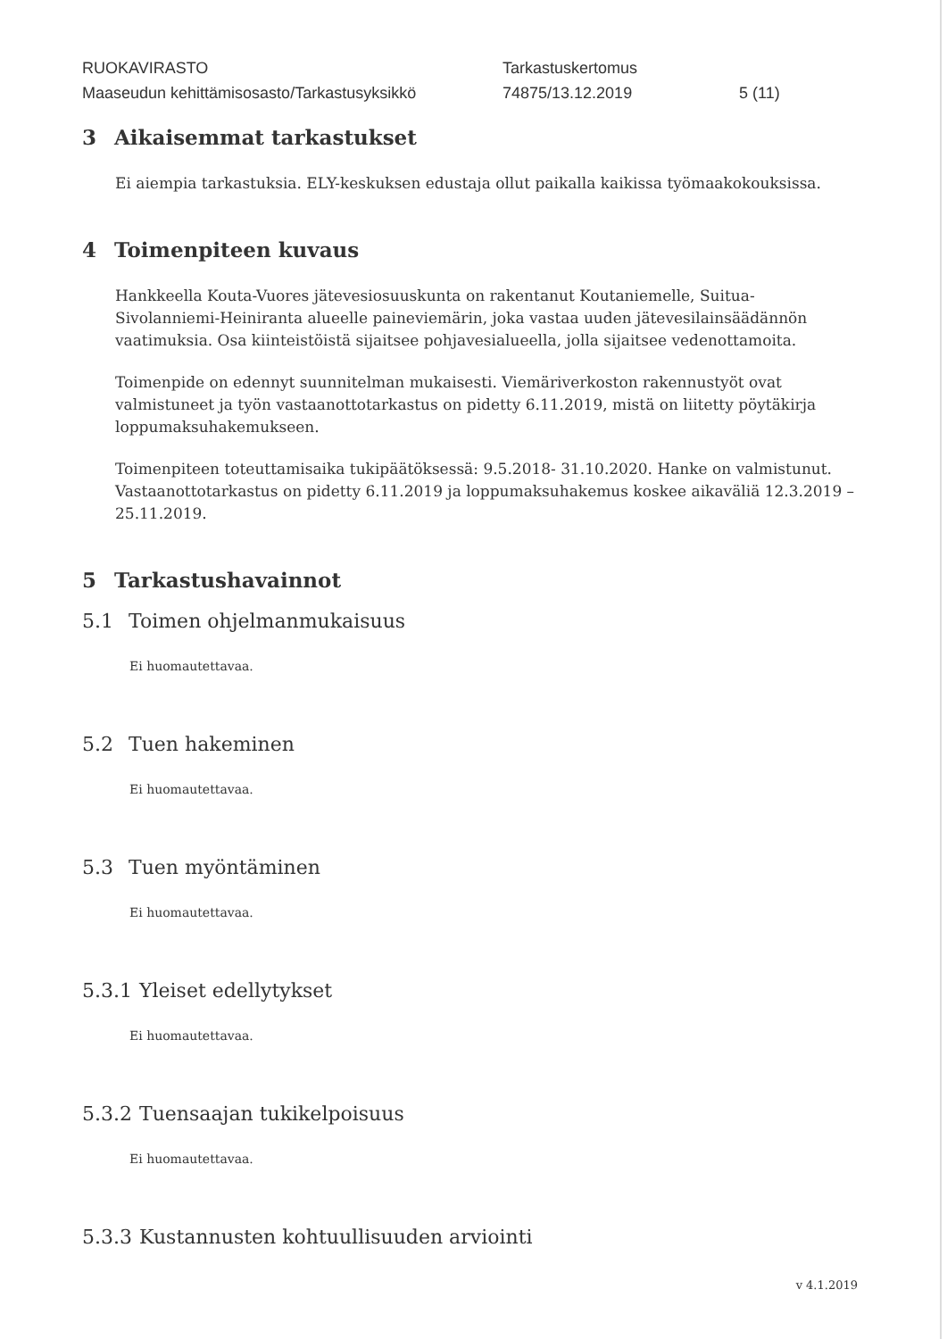RUOKAVIRASTO
Maaseudun kehittämisosasto/Tarkastusyksikkö
Tarkastuskertomus
74875/13.12.2019
5 (11)
3 Aikaisemmat tarkastukset
Ei aiempia tarkastuksia. ELY-keskuksen edustaja ollut paikalla kaikissa työmaakokouksissa.
4 Toimenpiteen kuvaus
Hankkeella Kouta-Vuores jätevesiosuuskunta on rakentanut Koutaniemelle, Suitua-Sivolanniemi-Heiniranta alueelle paineviemärin, joka vastaa uuden jätevesilainsäädännön vaatimuksia. Osa kiinteistöistä sijaitsee pohjavesialueella, jolla sijaitsee vedenottamoita.
Toimenpide on edennyt suunnitelman mukaisesti. Viemäriverkoston rakennustyöt ovat valmistuneet ja työn vastaanottotarkastus on pidetty 6.11.2019, mistä on liitetty pöytäkirja loppumaksuhakemukseen.
Toimenpiteen toteuttamisaika tukipäätöksessä: 9.5.2018- 31.10.2020. Hanke on valmistunut. Vastaanottotarkastus on pidetty 6.11.2019 ja loppumaksuhakemus koskee aikaväliä 12.3.2019 – 25.11.2019.
5 Tarkastushavainnot
5.1 Toimen ohjelmanmukaisuus
Ei huomautettavaa.
5.2 Tuen hakeminen
Ei huomautettavaa.
5.3 Tuen myöntäminen
Ei huomautettavaa.
5.3.1 Yleiset edellytykset
Ei huomautettavaa.
5.3.2 Tuensaajan tukikelpoisuus
Ei huomautettavaa.
5.3.3 Kustannusten kohtuullisuuden arviointi
v 4.1.2019